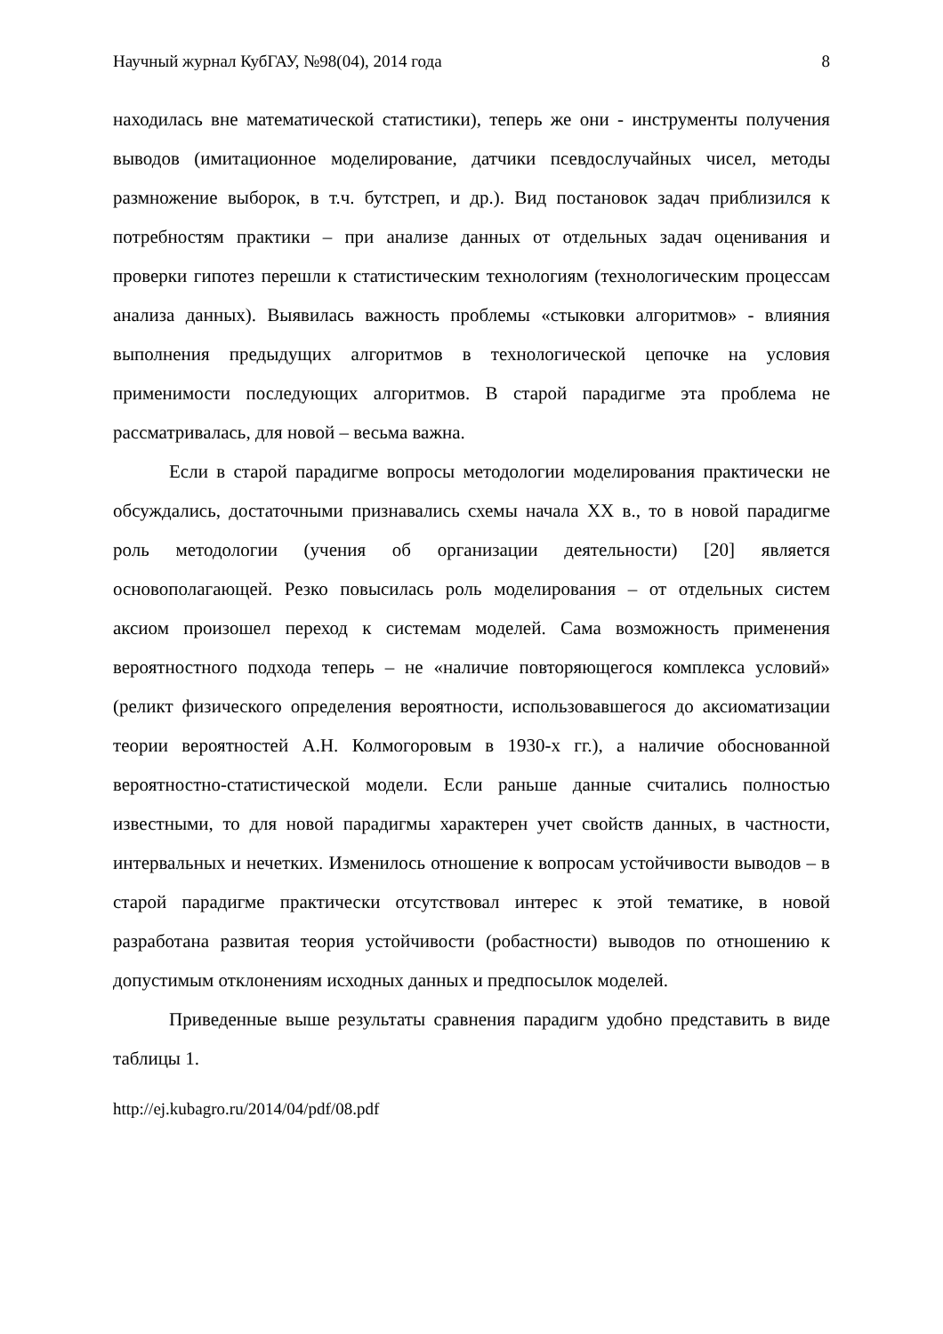Научный журнал КубГАУ, №98(04), 2014 года 8
находилась вне математической статистики), теперь же они - инструменты получения выводов (имитационное моделирование, датчики псевдослучайных чисел, методы размножение выборок, в т.ч. бутстреп, и др.). Вид постановок задач приблизился к потребностям практики – при анализе данных от отдельных задач оценивания и проверки гипотез перешли к статистическим технологиям (технологическим процессам анализа данных). Выявилась важность проблемы «стыковки алгоритмов» - влияния выполнения предыдущих алгоритмов в технологической цепочке на условия применимости последующих алгоритмов. В старой парадигме эта проблема не рассматривалась, для новой – весьма важна.
Если в старой парадигме вопросы методологии моделирования практически не обсуждались, достаточными признавались схемы начала XX в., то в новой парадигме роль методологии (учения об организации деятельности) [20] является основополагающей. Резко повысилась роль моделирования – от отдельных систем аксиом произошел переход к системам моделей. Сама возможность применения вероятностного подхода теперь – не «наличие повторяющегося комплекса условий» (реликт физического определения вероятности, использовавшегося до аксиоматизации теории вероятностей А.Н. Колмогоровым в 1930-х гг.), а наличие обоснованной вероятностно-статистической модели. Если раньше данные считались полностью известными, то для новой парадигмы характерен учет свойств данных, в частности, интервальных и нечетких. Изменилось отношение к вопросам устойчивости выводов – в старой парадигме практически отсутствовал интерес к этой тематике, в новой разработана развитая теория устойчивости (робастности) выводов по отношению к допустимым отклонениям исходных данных и предпосылок моделей.
Приведенные выше результаты сравнения парадигм удобно представить в виде таблицы 1.
http://ej.kubagro.ru/2014/04/pdf/08.pdf